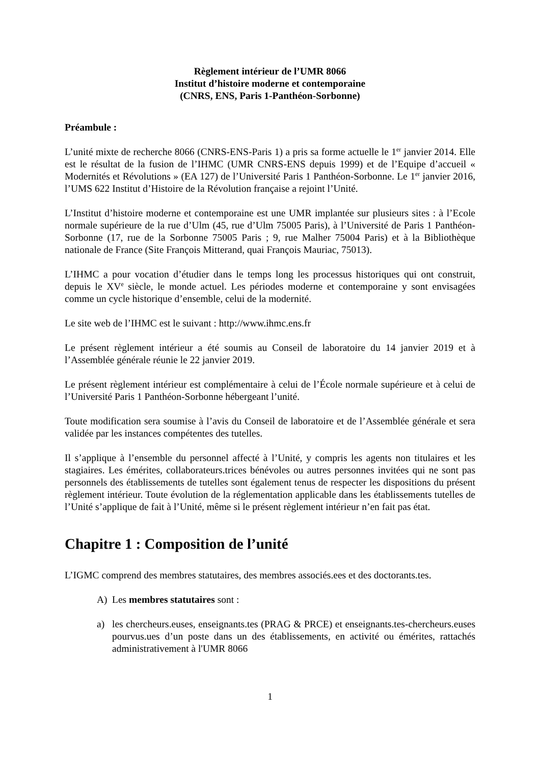Règlement intérieur de l’UMR 8066
Institut d’histoire moderne et contemporaine
(CNRS, ENS, Paris 1-Panthéon-Sorbonne)
Préambule :
L’unité mixte de recherche 8066 (CNRS-ENS-Paris 1) a pris sa forme actuelle le 1<sup>er</sup> janvier 2014. Elle est le résultat de la fusion de l’IHMC (UMR CNRS-ENS depuis 1999) et de l’Equipe d’accueil « Modernités et Révolutions » (EA 127) de l’Université Paris 1 Panthéon-Sorbonne. Le 1<sup>er</sup> janvier 2016, l’UMS 622 Institut d’Histoire de la Révolution française a rejoint l’Unité.
L’Institut d’histoire moderne et contemporaine est une UMR implantée sur plusieurs sites : à l’Ecole normale supérieure de la rue d’Ulm (45, rue d’Ulm 75005 Paris), à l’Université de Paris 1 Panthéon-Sorbonne (17, rue de la Sorbonne 75005 Paris ; 9, rue Malher 75004 Paris) et à la Bibliothèque nationale de France (Site François Mitterand, quai François Mauriac, 75013).
L’IHMC a pour vocation d’étudier dans le temps long les processus historiques qui ont construit, depuis le XV<sup>e</sup> siècle, le monde actuel. Les périodes moderne et contemporaine y sont envisagées comme un cycle historique d’ensemble, celui de la modernité.
Le site web de l’IHMC est le suivant : http://www.ihmc.ens.fr
Le présent règlement intérieur a été soumis au Conseil de laboratoire du 14 janvier 2019 et à l’Assemblée générale réunie le 22 janvier 2019.
Le présent règlement intérieur est complémentaire à celui de l’École normale supérieure et à celui de l’Université Paris 1 Panthéon-Sorbonne hébergeant l’unité.
Toute modification sera soumise à l’avis du Conseil de laboratoire et de l’Assemblée générale et sera validée par les instances compétentes des tutelles.
Il s’applique à l’ensemble du personnel affecté à l’Unité, y compris les agents non titulaires et les stagiaires. Les émérites, collaborateurs.trices bénévoles ou autres personnes invitées qui ne sont pas personnels des établissements de tutelles sont également tenus de respecter les dispositions du présent règlement intérieur. Toute évolution de la réglementation applicable dans les établissements tutelles de l’Unité s’applique de fait à l’Unité, même si le présent règlement intérieur n’en fait pas état.
Chapitre 1 : Composition de l’unité
L’IGMC comprend des membres statutaires, des membres associés.ees et des doctorants.tes.
A) Les membres statutaires sont :
a) les chercheurs.euses, enseignants.tes (PRAG & PRCE) et enseignants.tes-chercheurs.euses pourvus.ues d’un poste dans un des établissements, en activité ou émérites, rattachés administrativement à l'UMR 8066
1